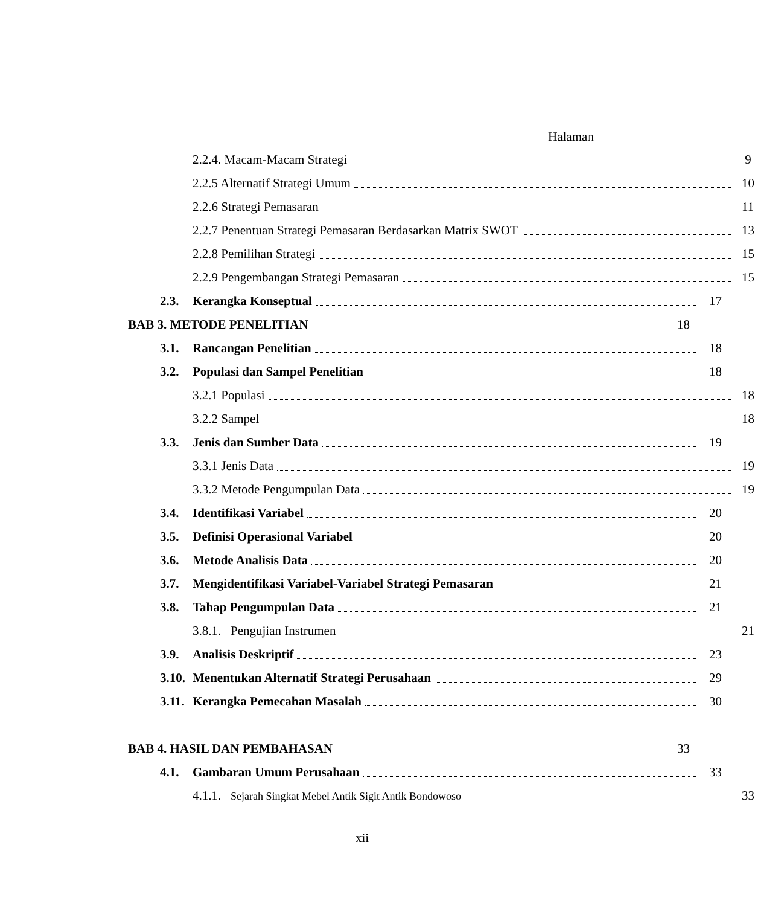Halaman
2.2.4. Macam-Macam Strategi 9
2.2.5 Alternatif Strategi Umum 10
2.2.6 Strategi Pemasaran 11
2.2.7 Penentuan Strategi Pemasaran Berdasarkan Matrix SWOT 13
2.2.8 Pemilihan Strategi 15
2.2.9 Pengembangan Strategi Pemasaran 15
2.3. Kerangka Konseptual 17
BAB 3. METODE PENELITIAN 18
3.1. Rancangan Penelitian 18
3.2. Populasi dan Sampel Penelitian 18
3.2.1 Populasi 18
3.2.2 Sampel 18
3.3. Jenis dan Sumber Data 19
3.3.1 Jenis Data 19
3.3.2 Metode Pengumpulan Data 19
3.4. Identifikasi Variabel 20
3.5. Definisi Operasional Variabel 20
3.6. Metode Analisis Data 20
3.7. Mengidentifikasi Variabel-Variabel Strategi Pemasaran 21
3.8. Tahap Pengumpulan Data 21
3.8.1. Pengujian Instrumen 21
3.9. Analisis Deskriptif 23
3.10. Menentukan Alternatif Strategi Perusahaan 29
3.11. Kerangka Pemecahan Masalah 30
BAB 4. HASIL DAN PEMBAHASAN 33
4.1. Gambaran Umum Perusahaan 33
4.1.1. Sejarah Singkat Mebel Antik Sigit Antik Bondowoso 33
xii